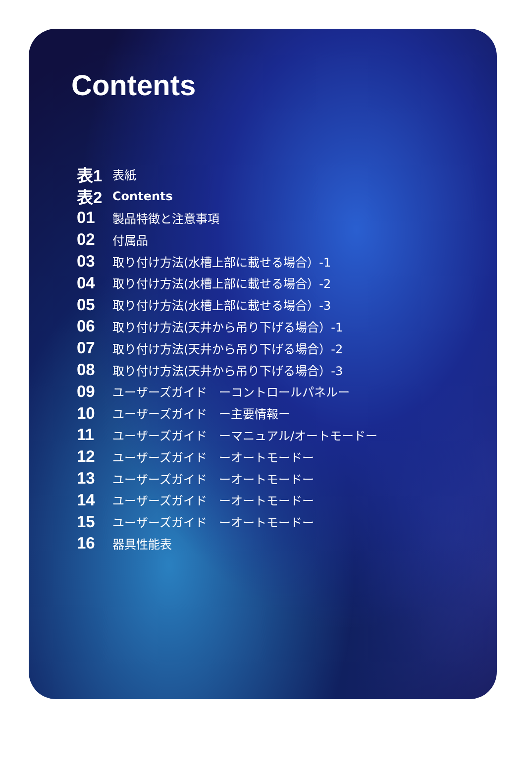Contents
表1 表紙
表2 Contents
01 製品特徴と注意事項
02 付属品
03 取り付け方法(水槽上部に載せる場合）-1
04 取り付け方法(水槽上部に載せる場合）-2
05 取り付け方法(水槽上部に載せる場合）-3
06 取り付け方法(天井から吊り下げる場合）-1
07 取り付け方法(天井から吊り下げる場合）-2
08 取り付け方法(天井から吊り下げる場合）-3
09 ユーザーズガイド　ーコントロールパネルー
10 ユーザーズガイド　ー主要情報ー
11 ユーザーズガイド　ーマニュアル/オートモードー
12 ユーザーズガイド　ーオートモードー
13 ユーザーズガイド　ーオートモードー
14 ユーザーズガイド　ーオートモードー
15 ユーザーズガイド　ーオートモードー
16 器具性能表